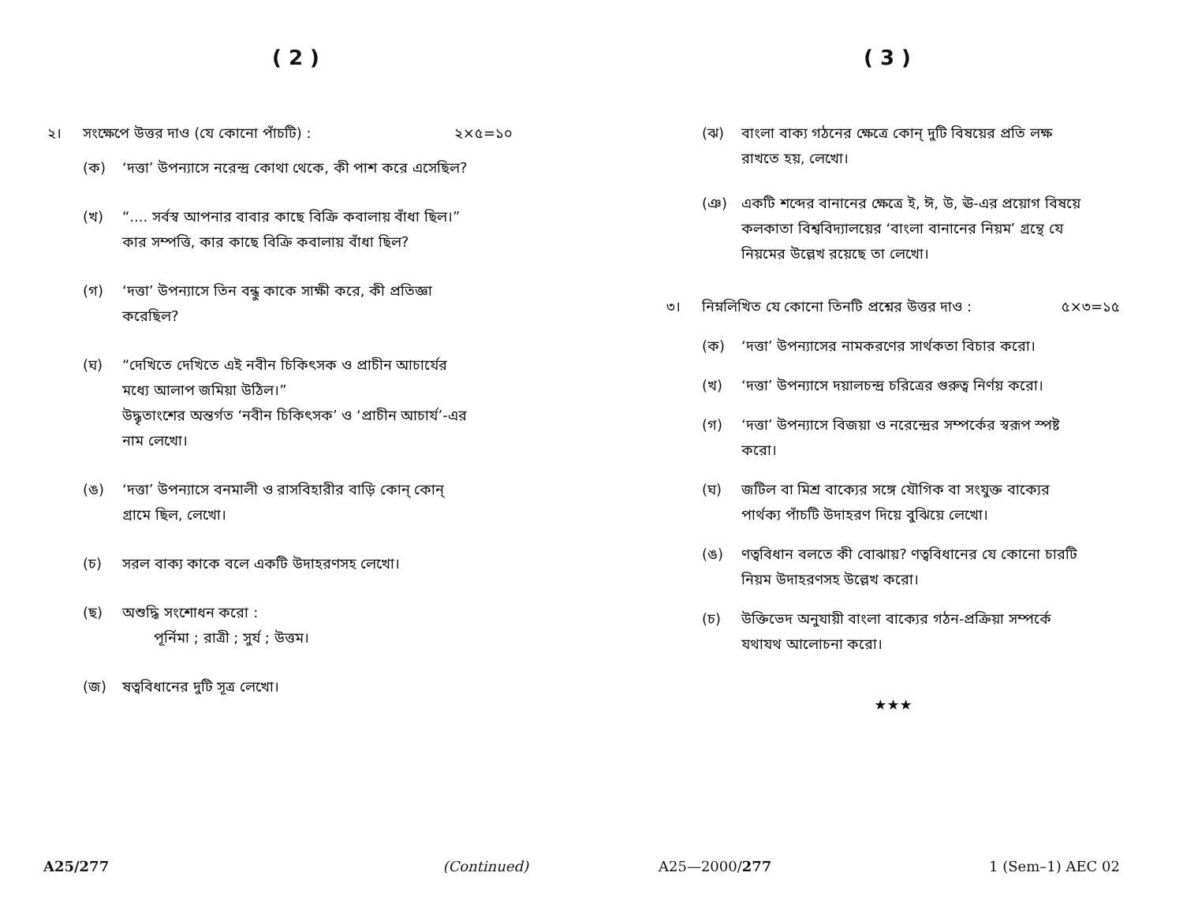( 2 )
২। সংক্ষেপে উত্তর দাও (যে কোনো পাঁচটি) : ২×৫=১০
(ক) ‘দত্তা’ উপন্যাসে নরেন্দ্র কোথা থেকে, কী পাশ করে এসেছিল?
(খ) “.... সর্বস্ব আপনার বাবার কাছে বিক্রি কবালায় বাঁধা ছিল।” কার সম্পত্তি, কার কাছে বিক্রি কবালায় বাঁধা ছিল?
(গ) ‘দত্তা’ উপন্যাসে তিন বন্ধু কাকে সাক্ষী করে, কী প্রতিজ্ঞা করেছিল?
(ঘ) “দেখিতে দেখিতে এই নবীন চিকিৎসক ও প্রাচীন আচার্যের মধ্যে আলাপ জমিয়া উঠিল।”
উদ্ধৃতাংশের অন্তর্গত ‘নবীন চিকিৎসক’ ও ‘প্রাচীন আচার্য’-এর নাম লেখো।
(ঙ) ‘দত্তা’ উপন্যাসে বনমালী ও রাসবিহারীর বাড়ি কোন্ কোন্ গ্রামে ছিল, লেখো।
(চ) সরল বাক্য কাকে বলে একটি উদাহরণসহ লেখো।
(ছ) অশুদ্ধি সংশোধন করো :
পূর্নিমা ; রাত্রী ; সুর্য ; উত্তম।
(জ) ষত্ববিধানের দুটি সূত্র লেখো।
A25/277 (Continued)
( 3 )
(ঝ) বাংলা বাক্য গঠনের ক্ষেত্রে কোন্ দুটি বিষয়ের প্রতি লক্ষ রাখতে হয়, লেখো।
(ঞ) একটি শব্দের বানানের ক্ষেত্রে ই, ঈ, উ, ঊ-এর প্রয়োগ বিষয়ে কলকাতা বিশ্ববিদ্যালয়ের ‘বাংলা বানানের নিয়ম’ গ্রন্থে যে নিয়মের উল্লেখ রয়েছে তা লেখো।
৩। নিম্নলিখিত যে কোনো তিনটি প্রশ্নের উত্তর দাও : ৫×৩=১৫
(ক) ‘দত্তা’ উপন্যাসের নামকরণের সার্থকতা বিচার করো।
(খ) ‘দত্তা’ উপন্যাসে দয়ালচন্দ্র চরিত্রের গুরুত্ব নির্ণয় করো।
(গ) ‘দত্তা’ উপন্যাসে বিজয়া ও নরেন্দ্রের সম্পর্কের স্বরূপ স্পষ্ট করো।
(ঘ) জটিল বা মিশ্র বাক্যের সঙ্গে যৌগিক বা সংযুক্ত বাক্যের পার্থক্য পাঁচটি উদাহরণ দিয়ে বুঝিয়ে লেখো।
(ঙ) ণত্ববিধান বলতে কী বোঝায়? ণত্ববিধানের যে কোনো চারটি নিয়ম উদাহরণসহ উল্লেখ করো।
(চ) উক্তিভেদ অনুযায়ী বাংলা বাক্যের গঠন-প্রক্রিয়া সম্পর্কে যথাযথ আলোচনা করো।
★★★
A25—2000/277 1 (Sem–1) AEC 02